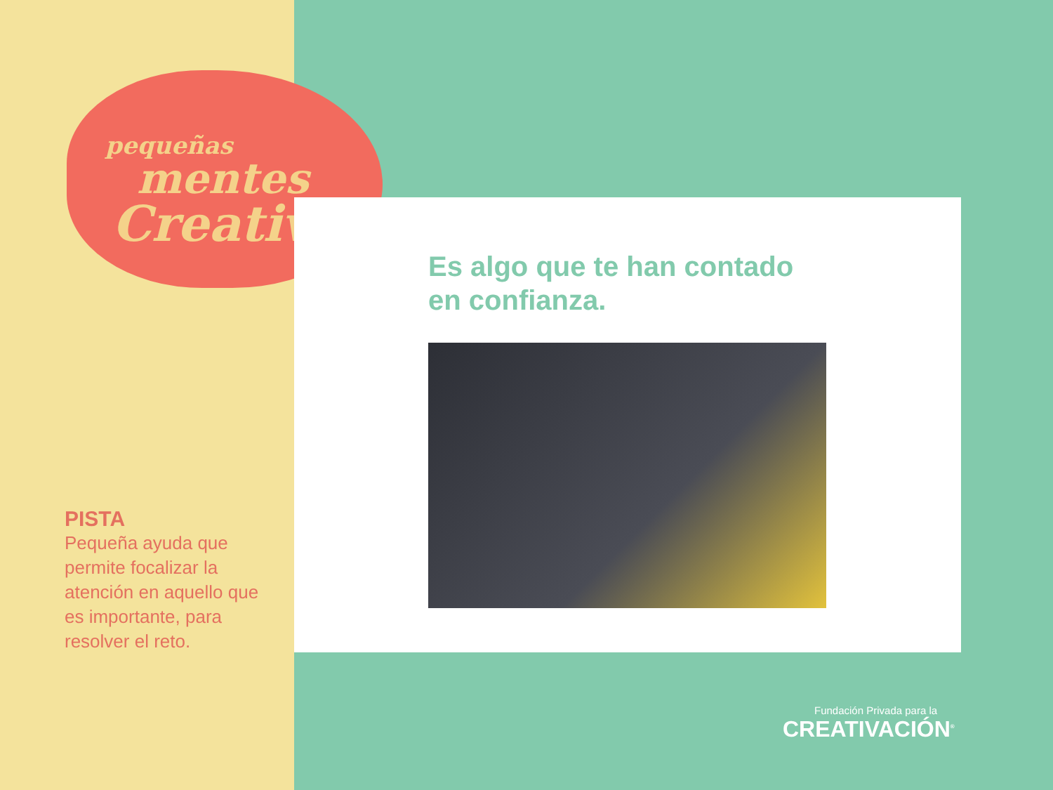pequeñas
mentes
Creativas
Es algo que te han contado
en confianza.
PISTA
Pequeña ayuda que permite focalizar la atención en aquello que es importante, para resolver el reto.
Fundación Privada para la
CREATIVACIÓN<sup>®</sup>